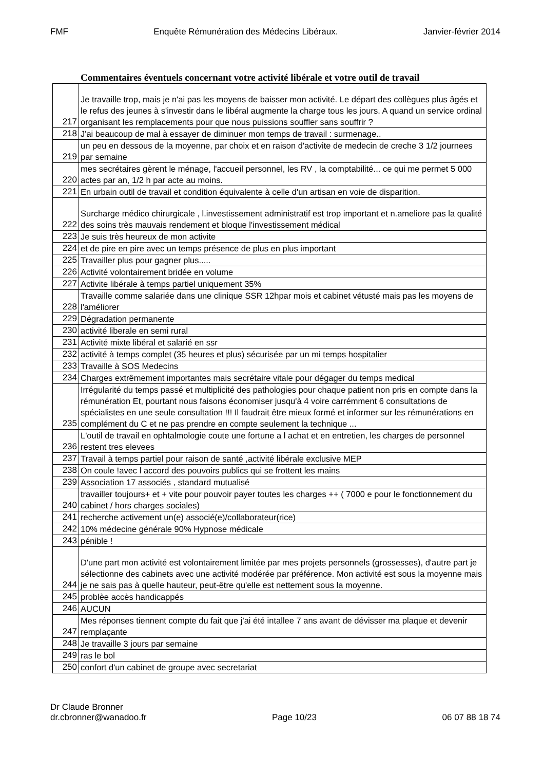FMF Enquête Rémunération des Médecins Libéraux. Janvier-février 2014
Commentaires éventuels concernant votre activité libérale et votre outil de travail
| 217 | Je travaille trop, mais je n'ai pas les moyens de baisser mon activité. Le départ des collègues plus âgés et le refus des jeunes à s'investir dans le libéral augmente la charge tous les jours. A quand un service ordinal organisant les remplacements pour que nous puissions souffler sans souffrir ? |
| 218 | J'ai beaucoup de mal à essayer de diminuer mon temps de travail : surmenage.. |
| 219 | un peu en dessous de la moyenne, par choix et en raison d'activite de medecin de creche 3 1/2 journees par semaine |
| 220 | mes secrétaires gèrent le ménage, l'accueil personnel, les RV , la comptabilité... ce qui me permet 5 000 actes par an, 1/2 h par acte au moins. |
| 221 | En urbain outil de travail et condition équivalente à celle d'un artisan en voie de disparition. |
| 222 | Surcharge médico chirurgicale , l.investissement administratif est trop important et n.ameliore pas la qualité des soins très mauvais rendement et bloque l'investissement médical |
| 223 | Je suis très heureux de mon activite |
| 224 | et de pire en pire avec un temps présence de plus en plus important |
| 225 | Travailler plus pour gagner plus..... |
| 226 | Activité volontairement bridée en volume |
| 227 | Activite libérale à temps partiel uniquement 35% |
| 228 | Travaille comme salariée dans une clinique SSR 12hpar mois et cabinet vétusté mais pas les moyens de l'améliorer |
| 229 | Dégradation permanente |
| 230 | activité liberale en semi rural |
| 231 | Activité mixte libéral et salarié en ssr |
| 232 | activité à temps complet (35 heures et plus) sécurisée par un mi temps hospitalier |
| 233 | Travaille à SOS Medecins |
| 234 | Charges extrêmement importantes mais secrétaire vitale pour dégager du temps medical |
| 235 | Irrégularité du temps passé et multiplicité des pathologies pour chaque patient non pris en compte dans la rémunération Et, pourtant nous faisons économiser jusqu'à 4 voire carrémment 6 consultations de spécialistes en une seule consultation !!! Il faudrait être mieux formé et informer sur les rémunérations en complément du C et ne pas prendre en compte seulement la technique ... |
| 236 | L'outil de travail en ophtalmologie coute une fortune a l achat et en entretien, les charges de personnel restent tres elevees |
| 237 | Travail à temps partiel pour raison de santé ,activité libérale exclusive MEP |
| 238 | On coule !avec l accord des pouvoirs publics qui se frottent les mains |
| 239 | Association 17 associés , standard mutualisé |
| 240 | travailler toujours+ et + vite pour pouvoir payer toutes les charges ++ ( 7000 e pour le fonctionnement du cabinet / hors charges sociales) |
| 241 | recherche activement un(e) associé(e)/collaborateur(rice) |
| 242 | 10% médecine générale 90% Hypnose médicale |
| 243 | pénible ! |
| 244 | D'une part mon activité est volontairement limitée par mes projets personnels (grossesses), d'autre part je sélectionne des cabinets avec une activité modérée par préférence. Mon activité est sous la moyenne mais je ne sais pas à quelle hauteur, peut-être qu'elle est nettement sous la moyenne. |
| 245 | problèe accès handicappés |
| 246 | AUCUN |
| 247 | Mes réponses tiennent compte du fait que j'ai été intallee 7 ans avant de dévisser ma plaque et devenir remplaçante |
| 248 | Je travaille 3 jours par semaine |
| 249 | ras le bol |
| 250 | confort d'un cabinet de groupe avec secretariat |
Dr Claude Bronner
dr.cbronner@wanadoo.fr Page 10/23 06 07 88 18 74